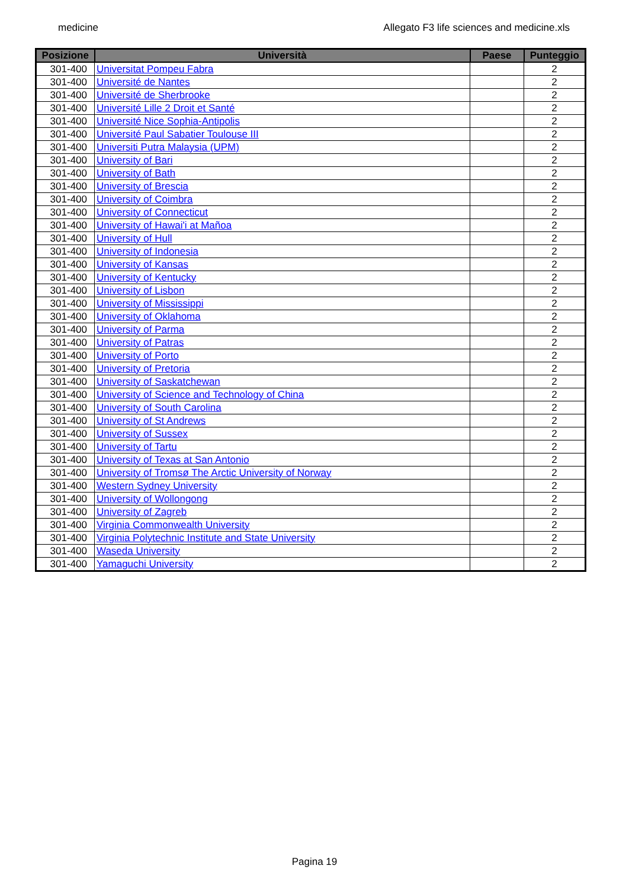medicine Allegato F3 life sciences and medicine.xls
| Posizione | Università | Paese | Punteggio |
| --- | --- | --- | --- |
| 301-400 | Universitat Pompeu Fabra | | 2 |
| 301-400 | Université de Nantes | | 2 |
| 301-400 | Université de Sherbrooke | | 2 |
| 301-400 | Université Lille 2 Droit et Santé | | 2 |
| 301-400 | Université Nice Sophia-Antipolis | | 2 |
| 301-400 | Université Paul Sabatier Toulouse III | | 2 |
| 301-400 | Universiti Putra Malaysia (UPM) | | 2 |
| 301-400 | University of Bari | | 2 |
| 301-400 | University of Bath | | 2 |
| 301-400 | University of Brescia | | 2 |
| 301-400 | University of Coimbra | | 2 |
| 301-400 | University of Connecticut | | 2 |
| 301-400 | University of Hawai'i at Mañoa | | 2 |
| 301-400 | University of Hull | | 2 |
| 301-400 | University of Indonesia | | 2 |
| 301-400 | University of Kansas | | 2 |
| 301-400 | University of Kentucky | | 2 |
| 301-400 | University of Lisbon | | 2 |
| 301-400 | University of Mississippi | | 2 |
| 301-400 | University of Oklahoma | | 2 |
| 301-400 | University of Parma | | 2 |
| 301-400 | University of Patras | | 2 |
| 301-400 | University of Porto | | 2 |
| 301-400 | University of Pretoria | | 2 |
| 301-400 | University of Saskatchewan | | 2 |
| 301-400 | University of Science and Technology of China | | 2 |
| 301-400 | University of South Carolina | | 2 |
| 301-400 | University of St Andrews | | 2 |
| 301-400 | University of Sussex | | 2 |
| 301-400 | University of Tartu | | 2 |
| 301-400 | University of Texas at San Antonio | | 2 |
| 301-400 | University of Tromsø The Arctic University of Norway | | 2 |
| 301-400 | Western Sydney University | | 2 |
| 301-400 | University of Wollongong | | 2 |
| 301-400 | University of Zagreb | | 2 |
| 301-400 | Virginia Commonwealth University | | 2 |
| 301-400 | Virginia Polytechnic Institute and State University | | 2 |
| 301-400 | Waseda University | | 2 |
| 301-400 | Yamaguchi University | | 2 |
Pagina 19